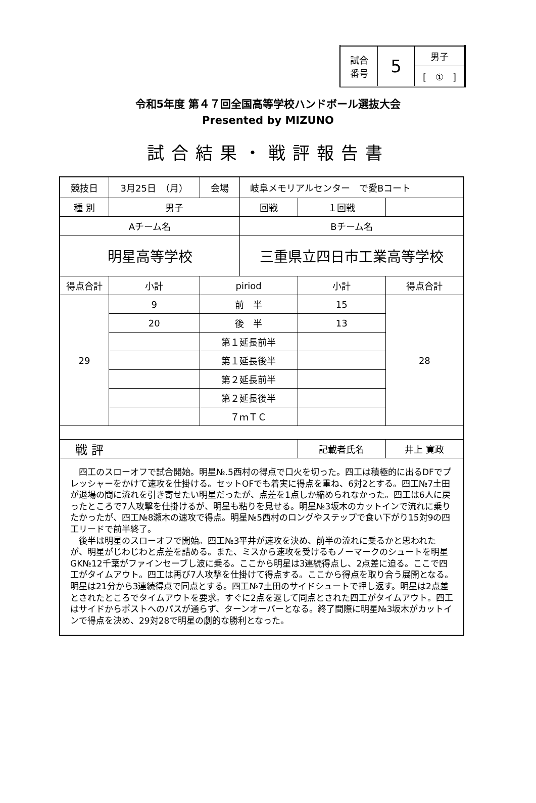| 試合 番号 | 5 | 男子 |
| | | [ ① ] |
令和5年度 第４７回全国高等学校ハンドボール選抜大会
Presented by MIZUNO
試合結果・戦評報告書
| 競技日 | 3月25日 （月） | | 会場 | 岐阜メモリアルセンター で愛Bコート | | | |
| 種 別 | 男子 | | | 回戦 | １回戦 | | |
| Aチーム名 | | | | Bチーム名 | | | |
| 明星高等学校 | | | | 三重県立四日市工業高等学校 | | | |
| 得点合計 | | 小計 | piriod | | 小計 | 得点合計 | |
| 29 | | 9 | 前 半 | | 15 | 28 | |
| | | 20 | 後 半 | | 13 | | |
| | | | 第１延長前半 | | | | |
| | | | 第１延長後半 | | | | |
| | | | 第２延長前半 | | | | |
| | | | 第２延長後半 | | | | |
| | | | ７ｍＴＣ | | | | |
| 戦 評 | | | | | 記載者氏名 | | 井上 寛政 |
| 四工のスローオフで試合開始。明星№.5西村の得点で口火を切った。四工は積極的に出るDFでプレッシャーをかけて速攻を仕掛ける。セットOFでも着実に得点を重ね、6対2とする。四工№7土田が退場の間に流れを引き寄せたい明星だったが、点差を1点しか縮められなかった。四工は6人に戻ったところで7人攻撃を仕掛けるが、明星も粘りを見せる。明星№3坂木のカットインで流れに乗りたかったが、四工№8瀬木の速攻で得点。明星№5西村のロングやステップで食い下がり15対9の四工リードで前半終了。 後半は明星のスローオフで開始。四工№3平井が速攻を決め、前半の流れに乗るかと思われたが、明星がじわじわと点差を詰める。また、ミスから速攻を受けるもノーマークのシュートを明星GK№12千葉がファインセーブし波に乗る。ここから明星は3連続得点し、2点差に迫る。ここで四工がタイムアウト。四工は再び7人攻撃を仕掛けて得点する。ここから得点を取り合う展開となる。明星は21分から3連続得点で同点とする。四工№7土田のサイドシュートで押し返す。明星は2点差とされたところでタイムアウトを要求。すぐに2点を返して同点とされた四工がタイムアウト。四工はサイドからポストへのパスが通らず、ターンオーバーとなる。終了間際に明星№3坂木がカットインで得点を決め、29対28で明星の劇的な勝利となった。 | | | | | | | |